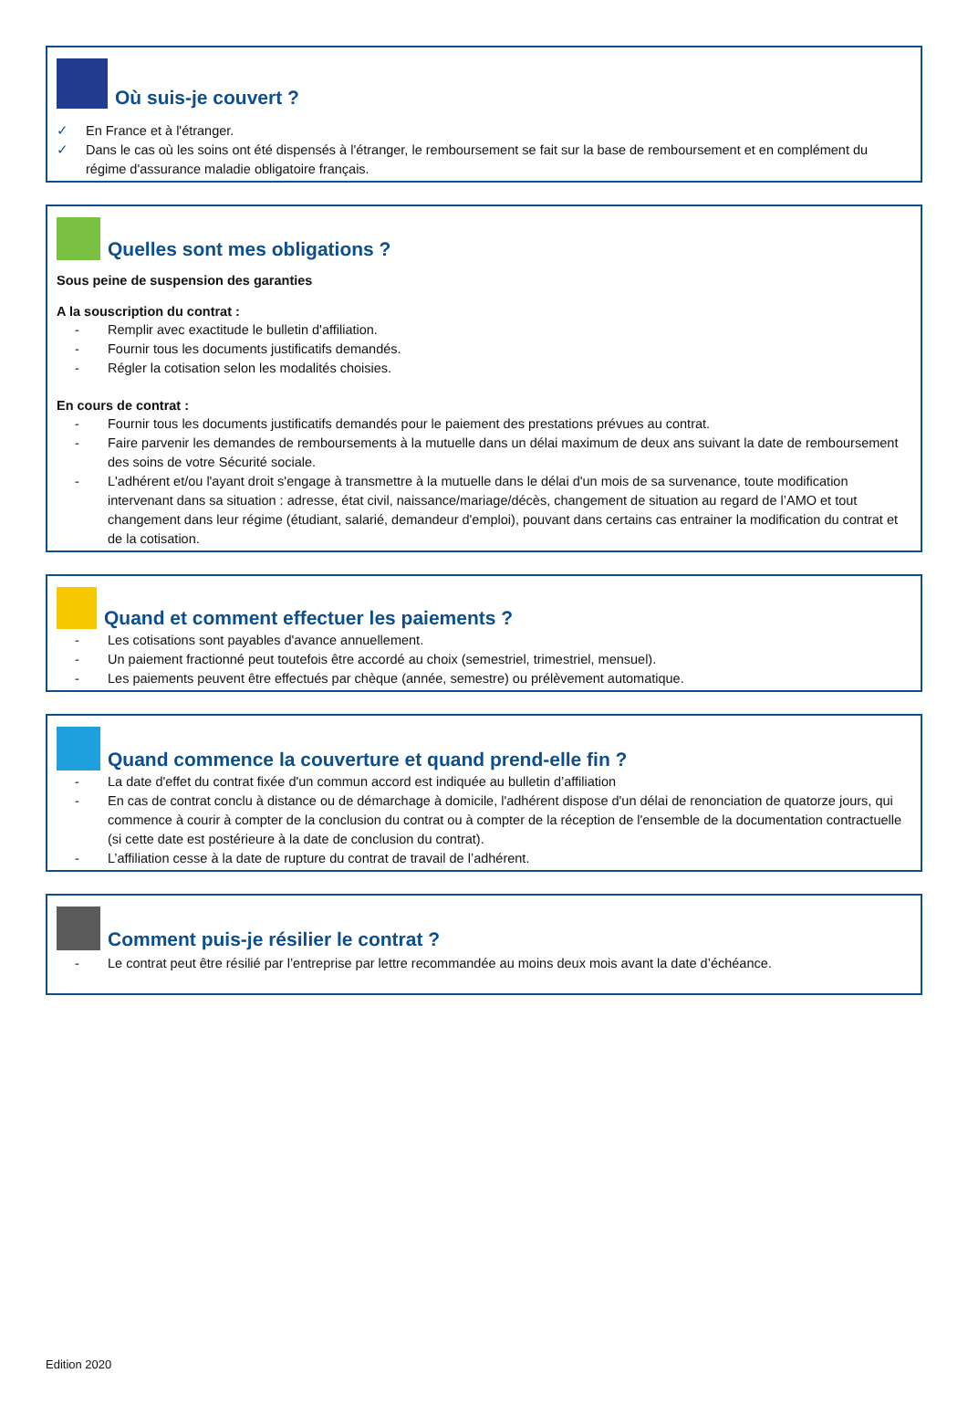Où suis-je couvert ?
✓ En France et à l'étranger.
✓ Dans le cas où les soins ont été dispensés à l'étranger, le remboursement se fait sur la base de remboursement et en complément du régime d'assurance maladie obligatoire français.
Quelles sont mes obligations ?
Sous peine de suspension des garanties
A la souscription du contrat :
- Remplir avec exactitude le bulletin d'affiliation.
- Fournir tous les documents justificatifs demandés.
- Régler la cotisation selon les modalités choisies.
En cours de contrat :
- Fournir tous les documents justificatifs demandés pour le paiement des prestations prévues au contrat.
- Faire parvenir les demandes de remboursements à la mutuelle dans un délai maximum de deux ans suivant la date de remboursement des soins de votre Sécurité sociale.
- L'adhérent et/ou l'ayant droit s'engage à transmettre à la mutuelle dans le délai d'un mois de sa survenance, toute modification intervenant dans sa situation : adresse, état civil, naissance/mariage/décès, changement de situation au regard de l’AMO et tout changement dans leur régime (étudiant, salarié, demandeur d'emploi), pouvant dans certains cas entrainer la modification du contrat et de la cotisation.
Quand et comment effectuer les paiements ?
- Les cotisations sont payables d'avance annuellement.
- Un paiement fractionné peut toutefois être accordé au choix (semestriel, trimestriel, mensuel).
- Les paiements peuvent être effectués par chèque (année, semestre) ou prélèvement automatique.
Quand commence la couverture et quand prend-elle fin ?
- La date d'effet du contrat fixée d'un commun accord est indiquée au bulletin d’affiliation
- En cas de contrat conclu à distance ou de démarchage à domicile, l'adhérent dispose d'un délai de renonciation de quatorze jours, qui commence à courir à compter de la conclusion du contrat ou à compter de la réception de l'ensemble de la documentation contractuelle (si cette date est postérieure à la date de conclusion du contrat).
- L’affiliation cesse à la date de rupture du contrat de travail de l’adhérent.
Comment puis-je résilier le contrat ?
- Le contrat peut être résilié par l’entreprise par lettre recommandée au moins deux mois avant la date d’échéance.
Edition 2020